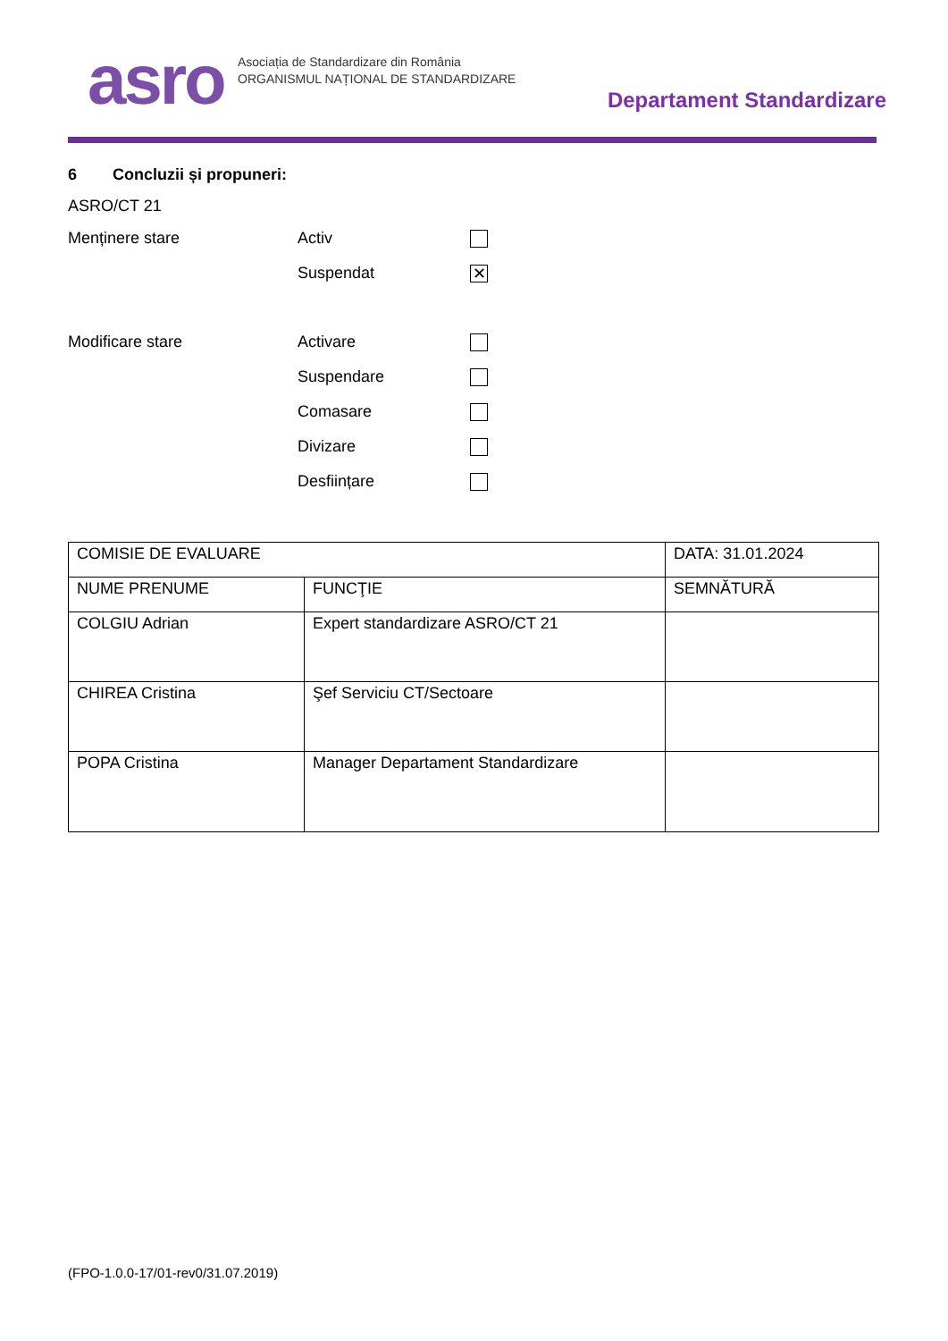asro
Asociația de Standardizare din România
ORGANISMUL NAȚIONAL DE STANDARDIZARE
Departament Standardizare
6 Concluzii și propuneri:
ASRO/CT 21
Menținere stare Activ
Suspendat ✕
Modificare stare Activare
Suspendare
Comasare
Divizare
Desființare
| COMISIE DE EVALUARE | | DATA: 31.01.2024 |
| NUME PRENUME | FUNCŢIE | SEMNĂTURĂ |
| COLGIU Adrian | Expert standardizare ASRO/CT 21 | |
| CHIREA Cristina | Şef Serviciu CT/Sectoare | |
| POPA Cristina | Manager Departament Standardizare | |
(FPO-1.0.0-17/01-rev0/31.07.2019)